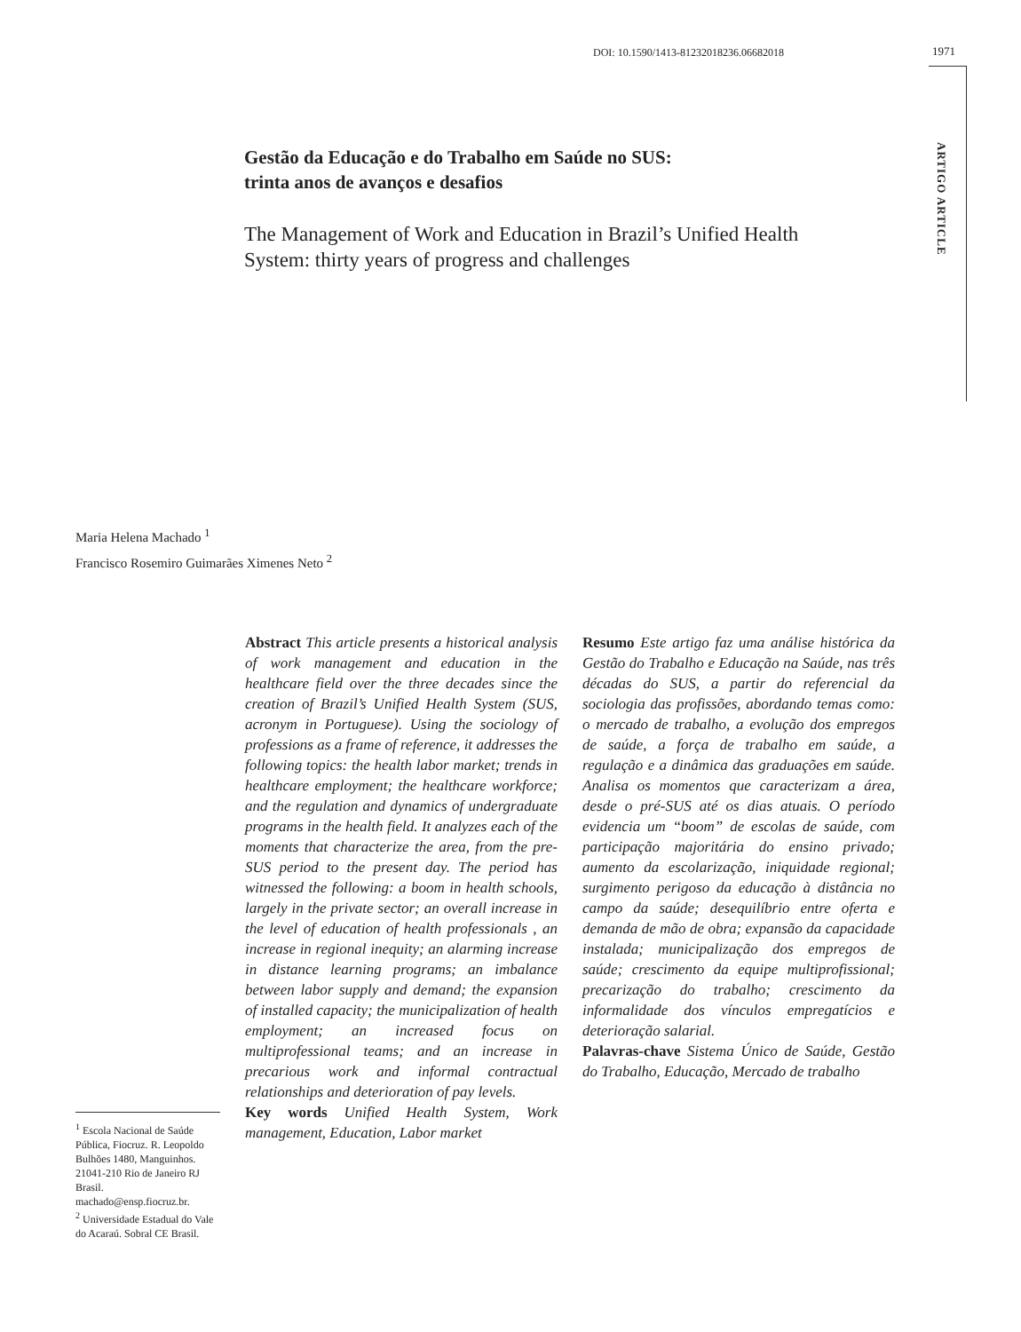DOI: 10.1590/1413-81232018236.06682018 1971
ARTIGO ARTICLE
Gestão da Educação e do Trabalho em Saúde no SUS:
trinta anos de avanços e desafios
The Management of Work and Education in Brazil’s Unified Health System: thirty years of progress and challenges
Maria Helena Machado <sup>1</sup>
Francisco Rosemiro Guimarães Ximenes Neto <sup>2</sup>
Abstract This article presents a historical analysis of work management and education in the healthcare field over the three decades since the creation of Brazil’s Unified Health System (SUS, acronym in Portuguese). Using the sociology of professions as a frame of reference, it addresses the following topics: the health labor market; trends in healthcare employment; the healthcare workforce; and the regulation and dynamics of undergraduate programs in the health field. It analyzes each of the moments that characterize the area, from the pre-SUS period to the present day. The period has witnessed the following: a boom in health schools, largely in the private sector; an overall increase in the level of education of health professionals , an increase in regional inequity; an alarming increase in distance learning programs; an imbalance between labor supply and demand; the expansion of installed capacity; the municipalization of health employment; an increased focus on multiprofessional teams; and an increase in precarious work and informal contractual relationships and deterioration of pay levels.
Key words Unified Health System, Work management, Education, Labor market
Resumo Este artigo faz uma análise histórica da Gestão do Trabalho e Educação na Saúde, nas três décadas do SUS, a partir do referencial da sociologia das profissões, abordando temas como: o mercado de trabalho, a evolução dos empregos de saúde, a força de trabalho em saúde, a regulação e a dinâmica das graduações em saúde. Analisa os momentos que caracterizam a área, desde o pré-SUS até os dias atuais. O período evidencia um “boom” de escolas de saúde, com participação majoritária do ensino privado; aumento da escolarização, iniquidade regional; surgimento perigoso da educação à distância no campo da saúde; desequilíbrio entre oferta e demanda de mão de obra; expansão da capacidade instalada; municipalização dos empregos de saúde; crescimento da equipe multiprofissional; precarização do trabalho; crescimento da informalidade dos vínculos empregatícios e deterioração salarial.
Palavras-chave Sistema Único de Saúde, Gestão do Trabalho, Educação, Mercado de trabalho
<sup>1</sup> Escola Nacional de Saúde Pública, Fiocruz. R. Leopoldo Bulhões 1480, Manguinhos. 21041-210 Rio de Janeiro RJ Brasil. machado@ensp.fiocruz.br.
<sup>2</sup> Universidade Estadual do Vale do Acaraú. Sobral CE Brasil.